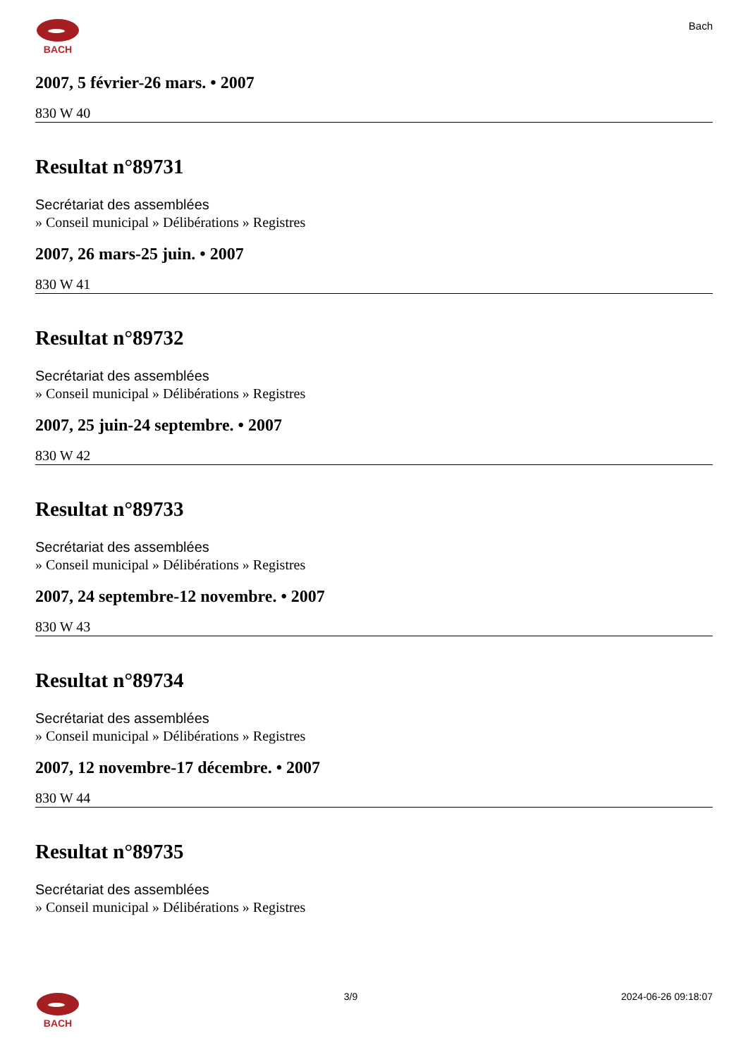BACH
Bach
2007, 5 février-26 mars. • 2007
830 W 40
Resultat n°89731
Secrétariat des assemblées
» Conseil municipal » Délibérations » Registres
2007, 26 mars-25 juin. • 2007
830 W 41
Resultat n°89732
Secrétariat des assemblées
» Conseil municipal » Délibérations » Registres
2007, 25 juin-24 septembre. • 2007
830 W 42
Resultat n°89733
Secrétariat des assemblées
» Conseil municipal » Délibérations » Registres
2007, 24 septembre-12 novembre. • 2007
830 W 43
Resultat n°89734
Secrétariat des assemblées
» Conseil municipal » Délibérations » Registres
2007, 12 novembre-17 décembre. • 2007
830 W 44
Resultat n°89735
Secrétariat des assemblées
» Conseil municipal » Délibérations » Registres
BACH 3/9 2024-06-26 09:18:07